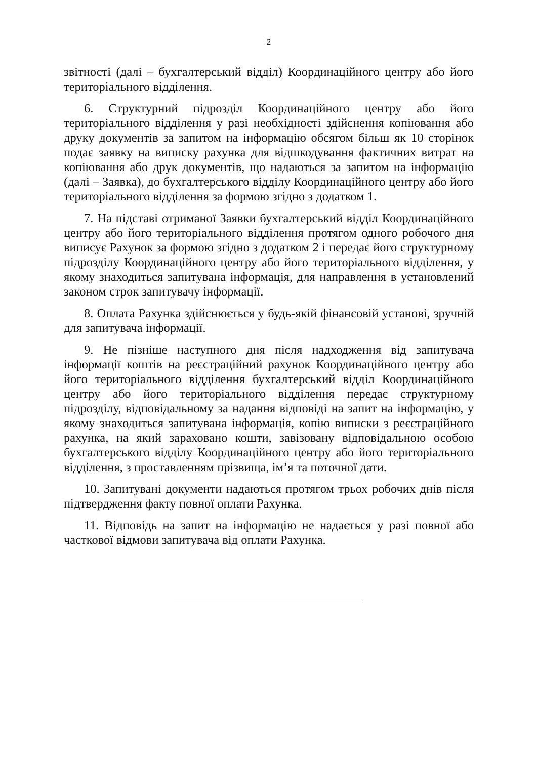2
звітності (далі – бухгалтерський відділ) Координаційного центру або його територіального відділення.
6. Структурний підрозділ Координаційного центру або його територіального відділення у разі необхідності здійснення копіювання або друку документів за запитом на інформацію обсягом більш як 10 сторінок подає заявку на виписку рахунка для відшкодування фактичних витрат на копіювання або друк документів, що надаються за запитом на інформацію (далі – Заявка), до бухгалтерського відділу Координаційного центру або його територіального відділення за формою згідно з додатком 1.
7. На підставі отриманої Заявки бухгалтерський відділ Координаційного центру або його територіального відділення протягом одного робочого дня виписує Рахунок за формою згідно з додатком 2 і передає його структурному підрозділу Координаційного центру або його територіального відділення, у якому знаходиться запитувана інформація, для направлення в установлений законом строк запитувачу інформації.
8. Оплата Рахунка здійснюється у будь-якій фінансовій установі, зручній для запитувача інформації.
9. Не пізніше наступного дня після надходження від запитувача інформації коштів на реєстраційний рахунок Координаційного центру або його територіального відділення бухгалтерський відділ Координаційного центру або його територіального відділення передає структурному підрозділу, відповідальному за надання відповіді на запит на інформацію, у якому знаходиться запитувана інформація, копію виписки з реєстраційного рахунка, на який зараховано кошти, завізовану відповідальною особою бухгалтерського відділу Координаційного центру або його територіального відділення, з проставленням прізвища, ім’я та поточної дати.
10. Запитувані документи надаються протягом трьох робочих днів після підтвердження факту повної оплати Рахунка.
11. Відповідь на запит на інформацію не надається у разі повної або часткової відмови запитувача від оплати Рахунка.